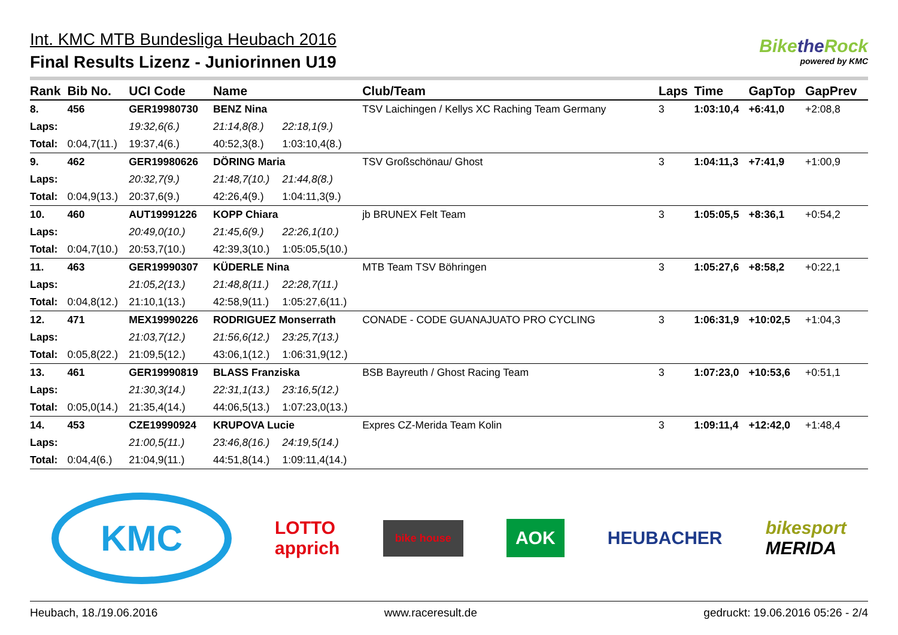Int. KMC MTB Bundesliga Heubach 2016
Final Results Lizenz - Juniorinnen U19
Bikethe Rock
powered by KMC
| Rank | Bib No. | UCI Code | Name | | Club/Team | Laps | Time | GapTop | GapPrev |
| --- | --- | --- | --- | --- | --- | --- | --- | --- | --- |
| 8. | 456 | GER19980730 | BENZ Nina | | TSV Laichingen / Kellys XC Raching Team Germany | 3 | 1:03:10,4 | +6:41,0 | +2:08,8 |
| Laps: | | 19:32,6(6.) | 21:14,8(8.) | 22:18,1(9.) | | | | | |
| Total: | 0:04,7(11.) | 19:37,4(6.) | 40:52,3(8.) | 1:03:10,4(8.) | | | | | |
| 9. | 462 | GER19980626 | DÖRING Maria | | TSV Großschönau/ Ghost | 3 | 1:04:11,3 | +7:41,9 | +1:00,9 |
| Laps: | | 20:32,7(9.) | 21:48,7(10.) | 21:44,8(8.) | | | | | |
| Total: | 0:04,9(13.) | 20:37,6(9.) | 42:26,4(9.) | 1:04:11,3(9.) | | | | | |
| 10. | 460 | AUT19991226 | KOPP Chiara | | jb BRUNEX Felt Team | 3 | 1:05:05,5 | +8:36,1 | +0:54,2 |
| Laps: | | 20:49,0(10.) | 21:45,6(9.) | 22:26,1(10.) | | | | | |
| Total: | 0:04,7(10.) | 20:53,7(10.) | 42:39,3(10.) | 1:05:05,5(10.) | | | | | |
| 11. | 463 | GER19990307 | KÜDERLE Nina | | MTB Team TSV Böhringen | 3 | 1:05:27,6 | +8:58,2 | +0:22,1 |
| Laps: | | 21:05,2(13.) | 21:48,8(11.) | 22:28,7(11.) | | | | | |
| Total: | 0:04,8(12.) | 21:10,1(13.) | 42:58,9(11.) | 1:05:27,6(11.) | | | | | |
| 12. | 471 | MEX19990226 | RODRIGUEZ Monserrath | | CONADE - CODE GUANAJUATO PRO CYCLING | 3 | 1:06:31,9 | +10:02,5 | +1:04,3 |
| Laps: | | 21:03,7(12.) | 21:56,6(12.) | 23:25,7(13.) | | | | | |
| Total: | 0:05,8(22.) | 21:09,5(12.) | 43:06,1(12.) | 1:06:31,9(12.) | | | | | |
| 13. | 461 | GER19990819 | BLASS Franziska | | BSB Bayreuth / Ghost Racing Team | 3 | 1:07:23,0 | +10:53,6 | +0:51,1 |
| Laps: | | 21:30,3(14.) | 22:31,1(13.) | 23:16,5(12.) | | | | | |
| Total: | 0:05,0(14.) | 21:35,4(14.) | 44:06,5(13.) | 1:07:23,0(13.) | | | | | |
| 14. | 453 | CZE19990924 | KRUPOVA Lucie | | Expres CZ-Merida Team Kolin | 3 | 1:09:11,4 | +12:42,0 | +1:48,4 |
| Laps: | | 21:00,5(11.) | 23:46,8(16.) | 24:19,5(14.) | | | | | |
| Total: | 0:04,4(6.) | 21:04,9(11.) | 44:51,8(14.) | 1:09:11,4(14.) | | | | | |
KMC
LOTTO
apprich
bike house
AOK
HEUBACHER
bikesport
MERIDA
Heubach, 18./19.06.2016 www.raceresult.de gedruckt: 19.06.2016 05:26 - 2/4